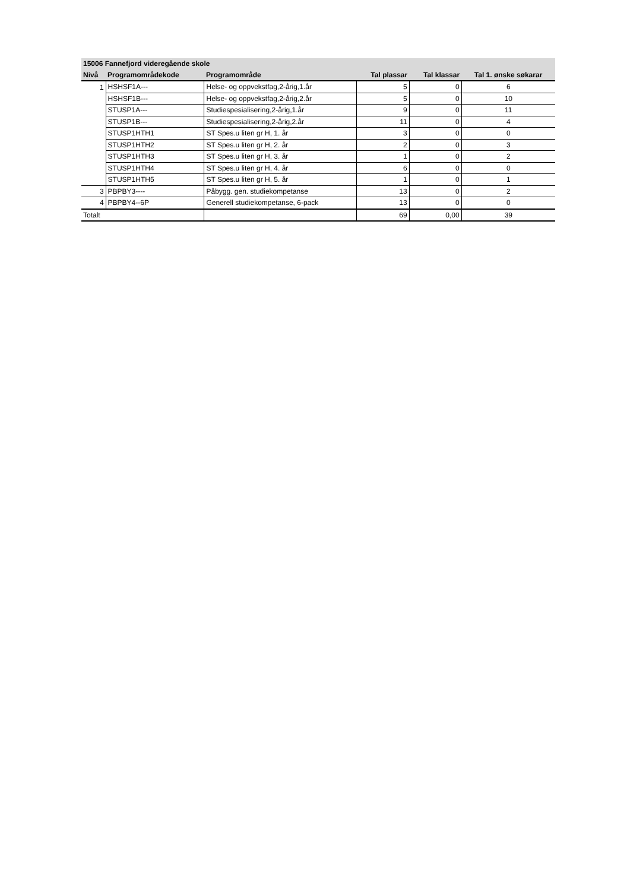| 15006 Fannefjord videregående skole | | | | | |
| --- | --- | --- | --- | --- | --- |
| Nivå | Programområdekode | Programområde | Tal plassar | Tal klassar | Tal 1. ønske søkarar |
| 1 | HSHSF1A--- | Helse- og oppvekstfag,2-årig,1.år | 5 | 0 | 6 |
| | HSHSF1B--- | Helse- og oppvekstfag,2-årig,2.år | 5 | 0 | 10 |
| | STUSP1A--- | Studiespesialisering,2-årig,1.år | 9 | 0 | 11 |
| | STUSP1B--- | Studiespesialisering,2-årig,2.år | 11 | 0 | 4 |
| | STUSP1HTH1 | ST Spes.u liten gr H, 1. år | 3 | 0 | 0 |
| | STUSP1HTH2 | ST Spes.u liten gr H, 2. år | 2 | 0 | 3 |
| | STUSP1HTH3 | ST Spes.u liten gr H, 3. år | 1 | 0 | 2 |
| | STUSP1HTH4 | ST Spes.u liten gr H, 4. år | 6 | 0 | 0 |
| | STUSP1HTH5 | ST Spes.u liten gr H, 5. år | 1 | 0 | 1 |
| 3 | PBPBY3---- | Påbygg. gen. studiekompetanse | 13 | 0 | 2 |
| 4 | PBPBY4--6P | Generell studiekompetanse, 6-pack | 13 | 0 | 0 |
| Totalt | | | 69 | 0,00 | 39 |